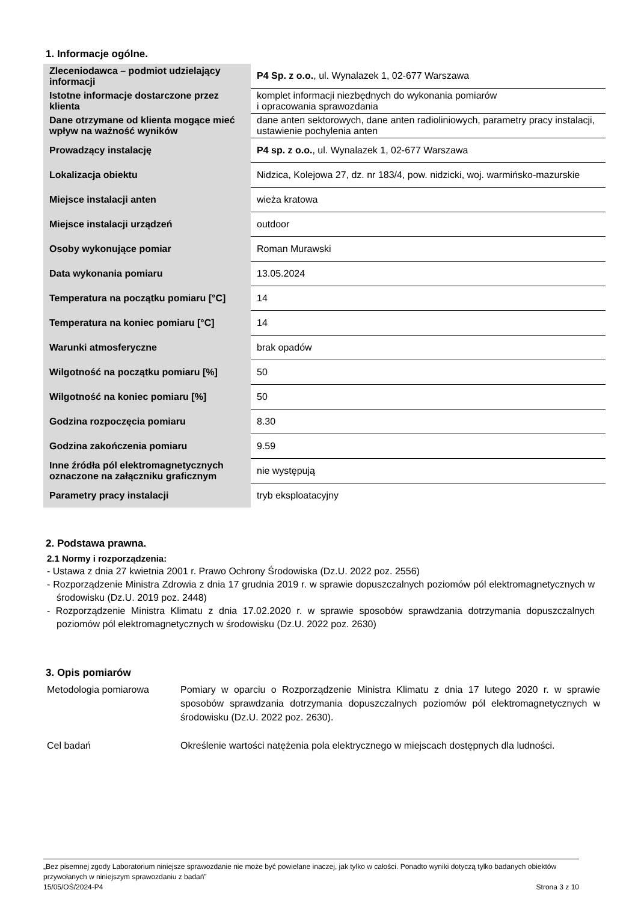1. Informacje ogólne.
| Zleceniodawca – podmiot udzielający informacji | P4 Sp. z o.o. , ul. Wynalazek 1, 02-677 Warszawa |
| Istotne informacje dostarczone przez klienta | komplet informacji niezbędnych do wykonania pomiarów i opracowania sprawozdania |
| Dane otrzymane od klienta mogące mieć wpływ na ważność wyników | dane anten sektorowych, dane anten radioliniowych, parametry pracy instalacji, ustawienie pochylenia anten |
| Prowadzący instalację | P4 sp. z o.o. , ul. Wynalazek 1, 02-677 Warszawa |
| Lokalizacja obiektu | Nidzica, Kolejowa 27, dz. nr 183/4, pow. nidzicki, woj. warmińsko-mazurskie |
| Miejsce instalacji anten | wieża kratowa |
| Miejsce instalacji urządzeń | outdoor |
| Osoby wykonujące pomiar | Roman Murawski |
| Data wykonania pomiaru | 13.05.2024 |
| Temperatura na początku pomiaru [°C] | 14 |
| Temperatura na koniec pomiaru [°C] | 14 |
| Warunki atmosferyczne | brak opadów |
| Wilgotność na początku pomiaru [%] | 50 |
| Wilgotność na koniec pomiaru [%] | 50 |
| Godzina rozpoczęcia pomiaru | 8.30 |
| Godzina zakończenia pomiaru | 9.59 |
| Inne źródła pól elektromagnetycznych oznaczone na załączniku graficznym | nie występują |
| Parametry pracy instalacji | tryb eksploatacyjny |
2. Podstawa prawna.
2.1 Normy i rozporządzenia:
- Ustawa z dnia 27 kwietnia 2001 r. Prawo Ochrony Środowiska (Dz.U. 2022 poz. 2556)
- Rozporządzenie Ministra Zdrowia z dnia 17 grudnia 2019 r. w sprawie dopuszczalnych poziomów pól elektromagnetycznych w środowisku (Dz.U. 2019 poz. 2448)
- Rozporządzenie Ministra Klimatu z dnia 17.02.2020 r. w sprawie sposobów sprawdzania dotrzymania dopuszczalnych poziomów pól elektromagnetycznych w środowisku (Dz.U. 2022 poz. 2630)
3. Opis pomiarów
| Metodologia pomiarowa | Pomiary w oparciu o Rozporządzenie Ministra Klimatu z dnia 17 lutego 2020 r. w sprawie sposobów sprawdzania dotrzymania dopuszczalnych poziomów pól elektromagnetycznych w środowisku (Dz.U. 2022 poz. 2630). |
| Cel badań | Określenie wartości natężenia pola elektrycznego w miejscach dostępnych dla ludności. |
„Bez pisemnej zgody Laboratorium niniejsze sprawozdanie nie może być powielane inaczej, jak tylko w całości. Ponadto wyniki dotyczą tylko badanych obiektów przywołanych w niniejszym sprawozdaniu z badań”
15/05/OŚ/2024-P4 Strona 3 z 10